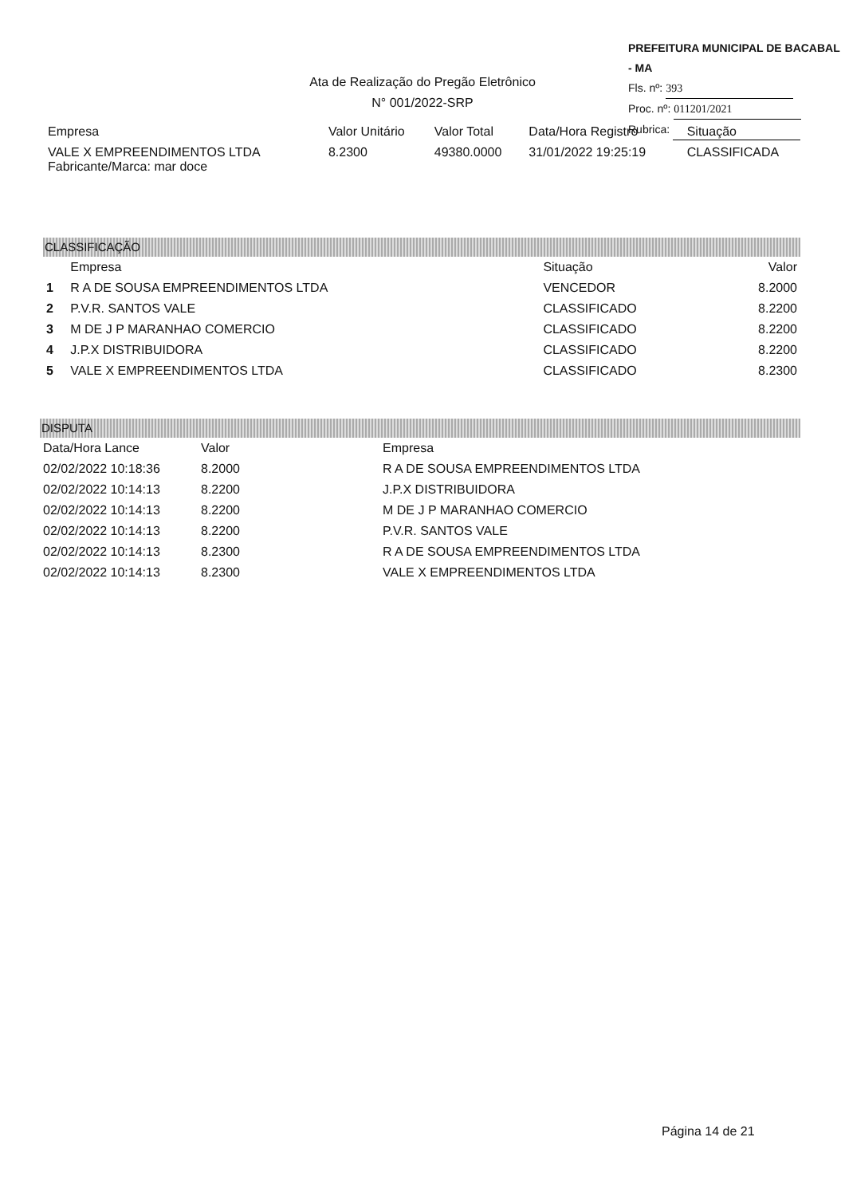PREFEITURA MUNICIPAL DE BACABAL - MA
Fls. nº: 393
Proc. nº: 011201/2021
Rubrica:
Ata de Realização do Pregão Eletrônico
N° 001/2022-SRP
| Empresa | Valor Unitário | Valor Total | Data/Hora Registro | Situação |
| --- | --- | --- | --- | --- |
| VALE X EMPREENDIMENTOS LTDA Fabricante/Marca: mar doce | 8.2300 | 49380.0000 | 31/01/2022 19:25:19 | CLASSIFICADA |
CLASSIFICAÇÃO
| | Empresa | Situação | Valor |
| --- | --- | --- | --- |
| 1 | R A DE SOUSA EMPREENDIMENTOS LTDA | VENCEDOR | 8.2000 |
| 2 | P.V.R. SANTOS VALE | CLASSIFICADO | 8.2200 |
| 3 | M DE J P MARANHAO COMERCIO | CLASSIFICADO | 8.2200 |
| 4 | J.P.X DISTRIBUIDORA | CLASSIFICADO | 8.2200 |
| 5 | VALE X EMPREENDIMENTOS LTDA | CLASSIFICADO | 8.2300 |
DISPUTA
| Data/Hora Lance | Valor | Empresa |
| --- | --- | --- |
| 02/02/2022 10:18:36 | 8.2000 | R A DE SOUSA EMPREENDIMENTOS LTDA |
| 02/02/2022 10:14:13 | 8.2200 | J.P.X DISTRIBUIDORA |
| 02/02/2022 10:14:13 | 8.2200 | M DE J P MARANHAO COMERCIO |
| 02/02/2022 10:14:13 | 8.2200 | P.V.R. SANTOS VALE |
| 02/02/2022 10:14:13 | 8.2300 | R A DE SOUSA EMPREENDIMENTOS LTDA |
| 02/02/2022 10:14:13 | 8.2300 | VALE X EMPREENDIMENTOS LTDA |
Página 14 de 21